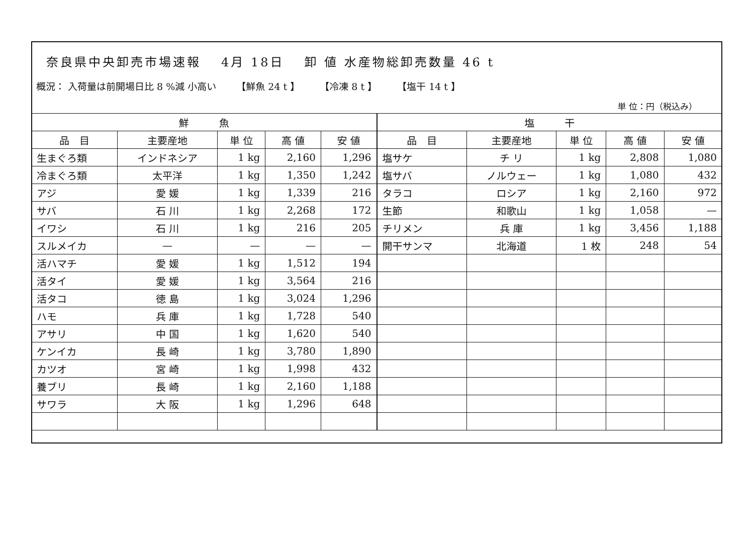奈良県中央卸売市場速報 4月 18日 卸 値 水産物総卸売数量 46 t
概況： 入荷量は前開場日比 8 %減 小高い 【鮮魚 24 t 】 【冷凍 8 t 】 【塩干 14 t 】
単 位：円（税込み）
| 鮮 魚 | | | | |
| --- | --- | --- | --- | --- |
| 品 目 | 主要産地 | 単 位 | 高 値 | 安 値 |
| 生まぐろ類 | インドネシア | 1 kg | 2,160 | 1,296 |
| 冷まぐろ類 | 太平洋 | 1 kg | 1,350 | 1,242 |
| アジ | 愛 媛 | 1 kg | 1,339 | 216 |
| サバ | 石 川 | 1 kg | 2,268 | 172 |
| イワシ | 石 川 | 1 kg | 216 | 205 |
| スルメイカ | — | — | — | — |
| 活ハマチ | 愛 媛 | 1 kg | 1,512 | 194 |
| 活タイ | 愛 媛 | 1 kg | 3,564 | 216 |
| 活タコ | 徳 島 | 1 kg | 3,024 | 1,296 |
| ハモ | 兵 庫 | 1 kg | 1,728 | 540 |
| アサリ | 中 国 | 1 kg | 1,620 | 540 |
| ケンイカ | 長 崎 | 1 kg | 3,780 | 1,890 |
| カツオ | 宮 崎 | 1 kg | 1,998 | 432 |
| 養ブリ | 長 崎 | 1 kg | 2,160 | 1,188 |
| サワラ | 大 阪 | 1 kg | 1,296 | 648 |
| 塩 干 | | | | |
| --- | --- | --- | --- | --- |
| 品 目 | 主要産地 | 単 位 | 高 値 | 安 値 |
| 塩サケ | チ リ | 1 kg | 2,808 | 1,080 |
| 塩サバ | ノルウェー | 1 kg | 1,080 | 432 |
| タラコ | ロシア | 1 kg | 2,160 | 972 |
| 生節 | 和歌山 | 1 kg | 1,058 | — |
| チリメン | 兵 庫 | 1 kg | 3,456 | 1,188 |
| 開干サンマ | 北海道 | 1 枚 | 248 | 54 |